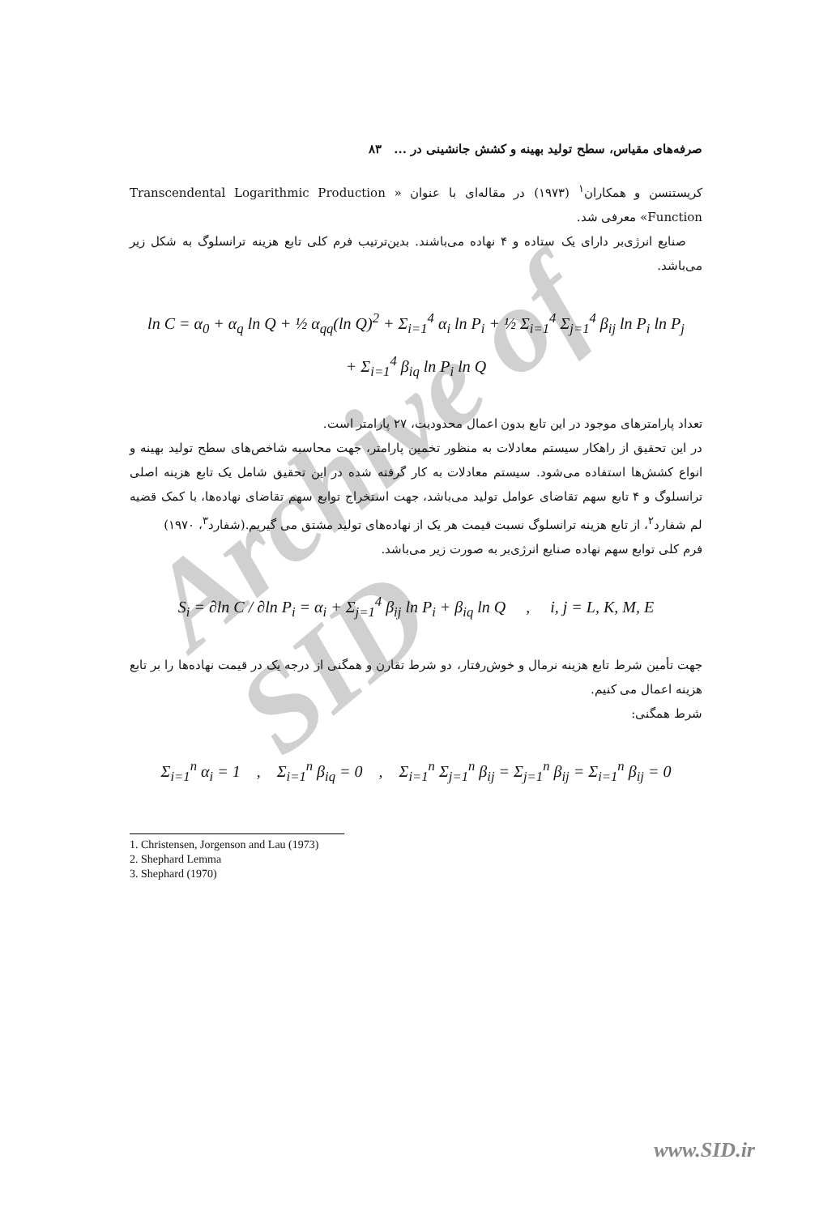Archive of SID
صرفه‌های مقیاس، سطح تولید بهینه و کشش جانشینی در ... ۸۳
کریستنسن و همکاران<sup>۱</sup> (۱۹۷۳) در مقاله‌ای با عنوان « Transcendental Logarithmic Production Function» معرفی شد.
صنایع انرژی‌بر دارای یک ستاده و ۴ نهاده می‌باشند. بدین‌ترتیب فرم کلی تابع هزینه ترانسلوگ به شکل زیر می‌باشد.
ln C = α<sub>0</sub> + α<sub>q</sub> ln Q + ½ α<sub>qq</sub>(ln Q)<sup>2</sup> + Σ<sub>i=1</sub><sup>4</sup> α<sub>i</sub> ln P<sub>i</sub> + ½ Σ<sub>i=1</sub><sup>4</sup> Σ<sub>j=1</sub><sup>4</sup> β<sub>ij</sub> ln P<sub>i</sub> ln P<sub>j</sub>
+ Σ<sub>i=1</sub><sup>4</sup> β<sub>iq</sub> ln P<sub>i</sub> ln Q
تعداد پارامترهای موجود در این تابع بدون اعمال محدودیت، ۲۷ پارامتر است.
در این تحقیق از راهکار سیستم معادلات به منظور تخمین پارامتر، جهت محاسبه شاخص‌های سطح تولید بهینه و انواع کشش‌ها استفاده می‌شود. سیستم معادلات به کار گرفته شده در این تحقیق شامل یک تابع هزینه اصلی ترانسلوگ و ۴ تابع سهم تقاضای عوامل تولید می‌باشد، جهت استخراج توابع سهم تقاضای نهاده‌ها، با کمک قضیه لم شفارد<sup>۲</sup>، از تابع هزینه ترانسلوگ نسبت قیمت هر یک از نهاده‌های تولید مشتق می گیریم.(شفارد<sup>۳</sup>، ۱۹۷۰)
فرم کلی توابع سهم نهاده صنایع انرژی‌بر به صورت زیر می‌باشد.
S<sub>i</sub> = ∂ln C / ∂ln P<sub>i</sub> = α<sub>i</sub> + Σ<sub>j=1</sub><sup>4</sup> β<sub>ij</sub> ln P<sub>i</sub> + β<sub>iq</sub> ln Q , i, j = L, K, M, E
جهت تأمین شرط تابع هزینه نرمال و خوش‌رفتار، دو شرط تقارن و همگنی از درجه یک در قیمت نهاده‌ها را بر تابع هزینه اعمال می کنیم.
شرط همگنی:
Σ<sub>i=1</sub><sup>n</sup> α<sub>i</sub> = 1 , Σ<sub>i=1</sub><sup>n</sup> β<sub>iq</sub> = 0 , Σ<sub>i=1</sub><sup>n</sup> Σ<sub>j=1</sub><sup>n</sup> β<sub>ij</sub> = Σ<sub>j=1</sub><sup>n</sup> β<sub>ij</sub> = Σ<sub>i=1</sub><sup>n</sup> β<sub>ij</sub> = 0
1. Christensen, Jorgenson and Lau (1973)
2. Shephard Lemma
3. Shephard (1970)
www.SID.ir